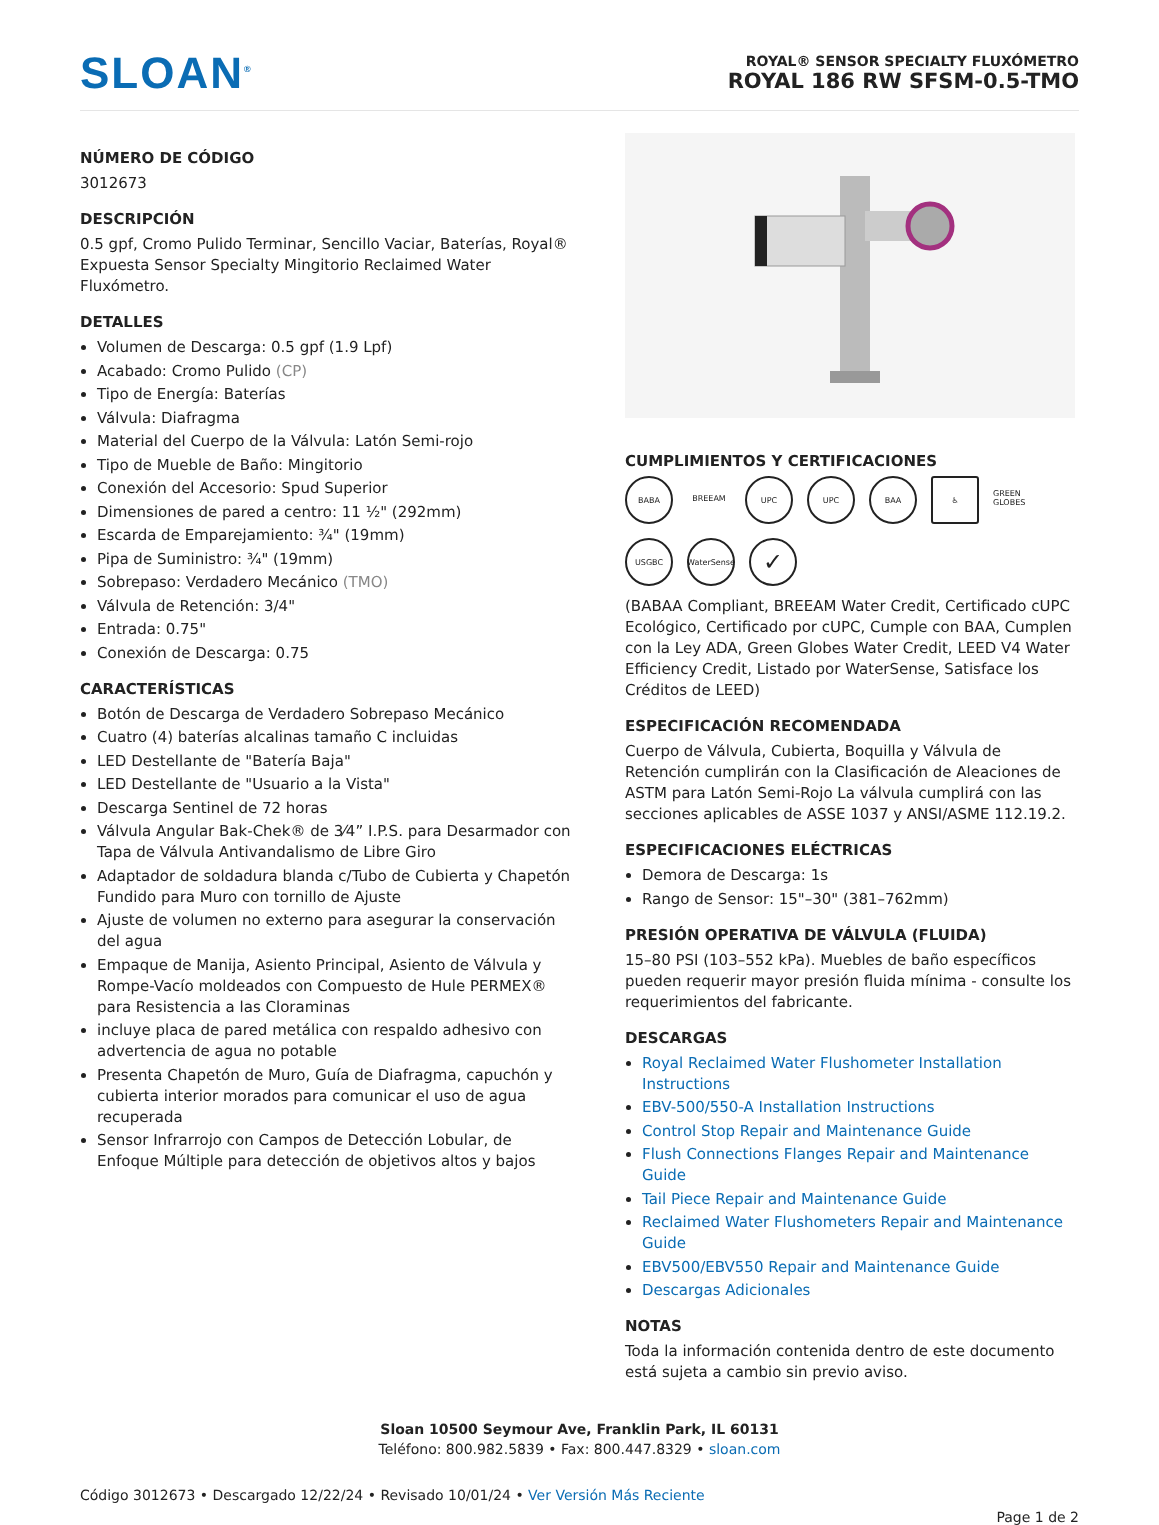SLOAN<sup>®</sup>
ROYAL® SENSOR SPECIALTY FLUXÓMETRO
ROYAL 186 RW SFSM-0.5-TMO
NÚMERO DE CÓDIGO
3012673
DESCRIPCIÓN
0.5 gpf, Cromo Pulido Terminar, Sencillo Vaciar, Baterías, Royal® Expuesta Sensor Specialty Mingitorio Reclaimed Water Fluxómetro.
DETALLES
Volumen de Descarga: 0.5 gpf (1.9 Lpf)
Acabado: Cromo Pulido (CP)
Tipo de Energía: Baterías
Válvula: Diafragma
Material del Cuerpo de la Válvula: Latón Semi-rojo
Tipo de Mueble de Baño: Mingitorio
Conexión del Accesorio: Spud Superior
Dimensiones de pared a centro: 11 ½" (292mm)
Escarda de Emparejamiento: ¾" (19mm)
Pipa de Suministro: ¾" (19mm)
Sobrepaso: Verdadero Mecánico (TMO)
Válvula de Retención: 3/4"
Entrada: 0.75"
Conexión de Descarga: 0.75
CARACTERÍSTICAS
Botón de Descarga de Verdadero Sobrepaso Mecánico
Cuatro (4) baterías alcalinas tamaño C incluidas
LED Destellante de "Batería Baja"
LED Destellante de "Usuario a la Vista"
Descarga Sentinel de 72 horas
Válvula Angular Bak-Chek® de 3⁄4” I.P.S. para Desarmador con Tapa de Válvula Antivandalismo de Libre Giro
Adaptador de soldadura blanda c/Tubo de Cubierta y Chapetón Fundido para Muro con tornillo de Ajuste
Ajuste de volumen no externo para asegurar la conservación del agua
Empaque de Manija, Asiento Principal, Asiento de Válvula y Rompe-Vacío moldeados con Compuesto de Hule PERMEX® para Resistencia a las Cloraminas
incluye placa de pared metálica con respaldo adhesivo con advertencia de agua no potable
Presenta Chapetón de Muro, Guía de Diafragma, capuchón y cubierta interior morados para comunicar el uso de agua recuperada
Sensor Infrarrojo con Campos de Detección Lobular, de Enfoque Múltiple para detección de objetivos altos y bajos
CUMPLIMIENTOS Y CERTIFICACIONES
BABA
BREEAM
UPC
UPC
BAA
♿
GREEN GLOBES
USGBC
WaterSense
✓
(BABAA Compliant, BREEAM Water Credit, Certificado cUPC Ecológico, Certificado por cUPC, Cumple con BAA, Cumplen con la Ley ADA, Green Globes Water Credit, LEED V4 Water Efficiency Credit, Listado por WaterSense, Satisface los Créditos de LEED)
ESPECIFICACIÓN RECOMENDADA
Cuerpo de Válvula, Cubierta, Boquilla y Válvula de Retención cumplirán con la Clasificación de Aleaciones de ASTM para Latón Semi-Rojo La válvula cumplirá con las secciones aplicables de ASSE 1037 y ANSI/ASME 112.19.2.
ESPECIFICACIONES ELÉCTRICAS
Demora de Descarga: 1s
Rango de Sensor: 15"–30" (381–762mm)
PRESIÓN OPERATIVA DE VÁLVULA (FLUIDA)
15–80 PSI (103–552 kPa). Muebles de baño específicos pueden requerir mayor presión fluida mínima - consulte los requerimientos del fabricante.
DESCARGAS
Royal Reclaimed Water Flushometer Installation Instructions
EBV-500/550-A Installation Instructions
Control Stop Repair and Maintenance Guide
Flush Connections Flanges Repair and Maintenance Guide
Tail Piece Repair and Maintenance Guide
Reclaimed Water Flushometers Repair and Maintenance Guide
EBV500/EBV550 Repair and Maintenance Guide
Descargas Adicionales
NOTAS
Toda la información contenida dentro de este documento está sujeta a cambio sin previo aviso.
Sloan 10500 Seymour Ave, Franklin Park, IL 60131
Teléfono: 800.982.5839 • Fax: 800.447.8329 • sloan.com
Código 3012673 • Descargado 12/22/24 • Revisado 10/01/24 • Ver Versión Más Reciente
Page 1 de 2